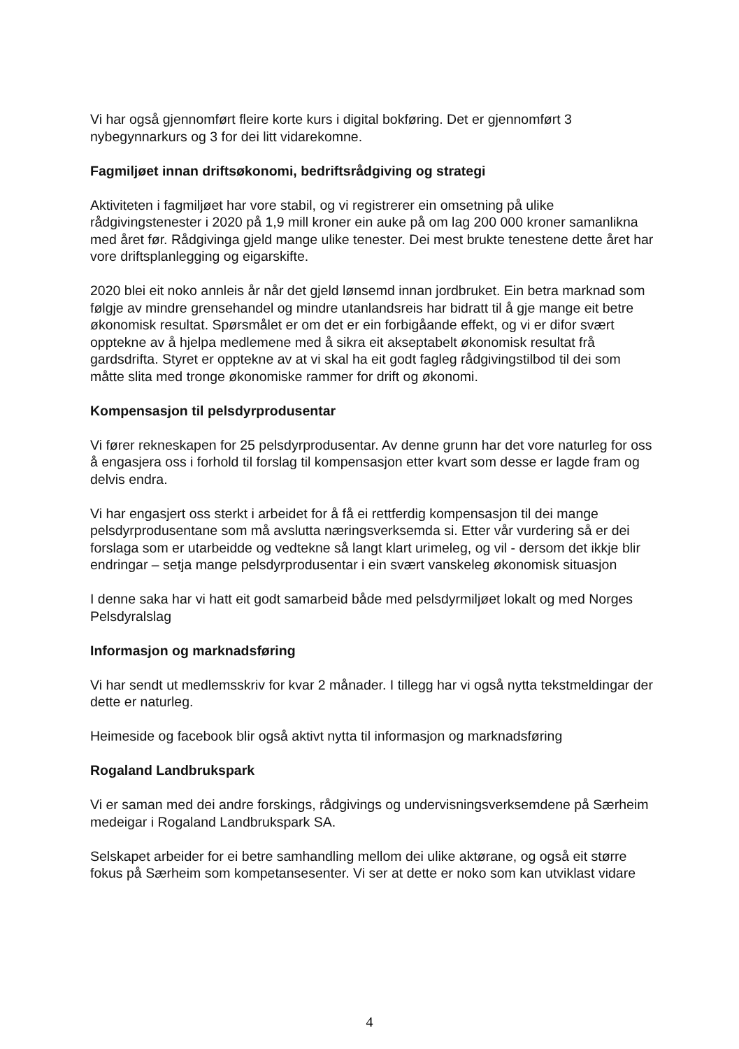Vi har også gjennomført fleire korte kurs i digital bokføring. Det er gjennomført 3 nybegynnarkurs og 3 for dei litt vidarekomne.
Fagmiljøet innan driftsøkonomi, bedriftsrådgiving og strategi
Aktiviteten i fagmiljøet har vore stabil, og vi registrerer ein omsetning på ulike rådgivingstenester i 2020 på 1,9 mill kroner ein auke på om lag 200 000 kroner samanlikna med året før. Rådgivinga gjeld mange ulike tenester. Dei mest brukte tenestene dette året har vore driftsplanlegging og eigarskifte.
2020 blei eit noko annleis år når det gjeld lønsemd innan jordbruket. Ein betra marknad som følgje av mindre grensehandel og mindre utanlandsreis har bidratt til å gje mange eit betre økonomisk resultat. Spørsmålet er om det er ein forbigåande effekt, og vi er difor svært opptekne av å hjelpa medlemene med å sikra eit akseptabelt økonomisk resultat frå gardsdrifta. Styret er opptekne av at vi skal ha eit godt fagleg rådgivingstilbod til dei som måtte slita med tronge økonomiske rammer for drift og økonomi.
Kompensasjon til pelsdyrprodusentar
Vi fører rekneskapen for 25 pelsdyrprodusentar. Av denne grunn har det vore naturleg for oss å engasjera oss i forhold til forslag til kompensasjon etter kvart som desse er lagde fram og delvis endra.
Vi har engasjert oss sterkt i arbeidet for å få ei rettferdig kompensasjon til dei mange pelsdyrprodusentane som må avslutta næringsverksemda si. Etter vår vurdering så er dei forslaga som er utarbeidde og vedtekne så langt klart urimeleg, og vil - dersom det ikkje blir endringar – setja mange pelsdyrprodusentar i ein svært vanskeleg økonomisk situasjon
I denne saka har vi hatt eit godt samarbeid både med pelsdyrmiljøet lokalt og med Norges Pelsdyralslag
Informasjon og marknadsføring
Vi har sendt ut medlemsskriv for kvar 2 månader. I tillegg har vi også nytta tekstmeldingar der dette er naturleg.
Heimeside og facebook blir også aktivt nytta til informasjon og marknadsføring
Rogaland Landbrukspark
Vi er saman med dei andre forskings, rådgivings og undervisningsverksemdene på Særheim medeigar i Rogaland Landbrukspark SA.
Selskapet arbeider for ei betre samhandling mellom dei ulike aktørane, og også eit større fokus på Særheim som kompetansesenter. Vi ser at dette er noko som kan utviklast vidare
4